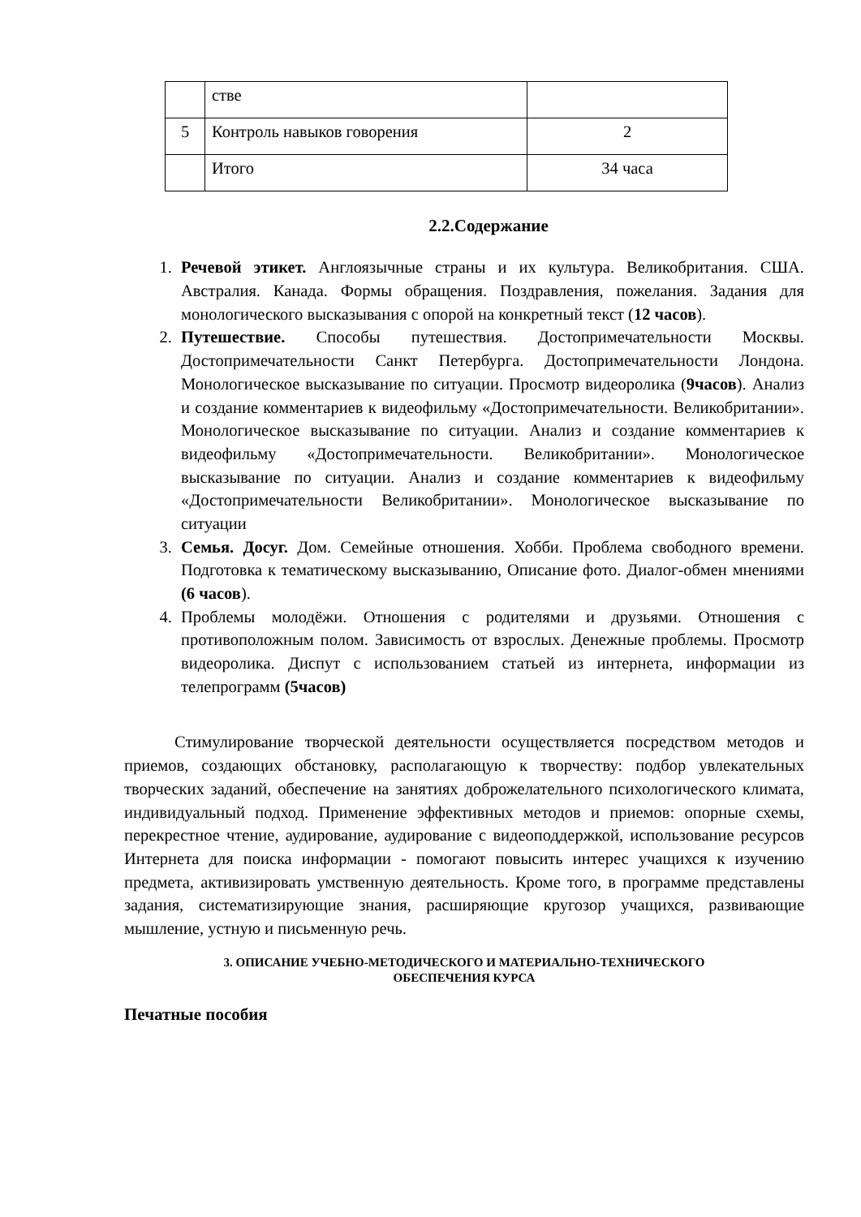| | стве | |
| 5 | Контроль навыков говорения | 2 |
| | Итого | 34 часа |
2.2.Содержание
1. Речевой этикет. Англоязычные страны и их культура. Великобритания. США. Австралия. Канада. Формы обращения. Поздравления, пожелания. Задания для монологического высказывания с опорой на конкретный текст (12 часов).
2. Путешествие. Способы путешествия. Достопримечательности Москвы. Достопримечательности Санкт Петербурга. Достопримечательности Лондона. Монологическое высказывание по ситуации. Просмотр видеоролика (9часов). Анализ и создание комментариев к видеофильму «Достопримечательности. Великобритании». Монологическое высказывание по ситуации. Анализ и создание комментариев к видеофильму «Достопримечательности. Великобритании». Монологическое высказывание по ситуации. Анализ и создание комментариев к видеофильму «Достопримечательности Великобритании». Монологическое высказывание по ситуации
3. Семья. Досуг. Дом. Семейные отношения. Хобби. Проблема свободного времени. Подготовка к тематическому высказыванию, Описание фото. Диалог-обмен мнениями (6 часов).
4. Проблемы молодёжи. Отношения с родителями и друзьями. Отношения с противоположным полом. Зависимость от взрослых. Денежные проблемы. Просмотр видеоролика. Диспут с использованием статьей из интернета, информации из телепрограмм (5часов)
Стимулирование творческой деятельности осуществляется посредством методов и приемов, создающих обстановку, располагающую к творчеству: подбор увлекательных творческих заданий, обеспечение на занятиях доброжелательного психологического климата, индивидуальный подход. Применение эффективных методов и приемов: опорные схемы, перекрестное чтение, аудирование, аудирование с видеоподдержкой, использование ресурсов Интернета для поиска информации - помогают повысить интерес учащихся к изучению предмета, активизировать умственную деятельность. Кроме того, в программе представлены задания, систематизирующие знания, расширяющие кругозор учащихся, развивающие мышление, устную и письменную речь.
3. ОПИСАНИЕ УЧЕБНО-МЕТОДИЧЕСКОГО И МАТЕРИАЛЬНО-ТЕХНИЧЕСКОГО
ОБЕСПЕЧЕНИЯ КУРСА
Печатные пособия